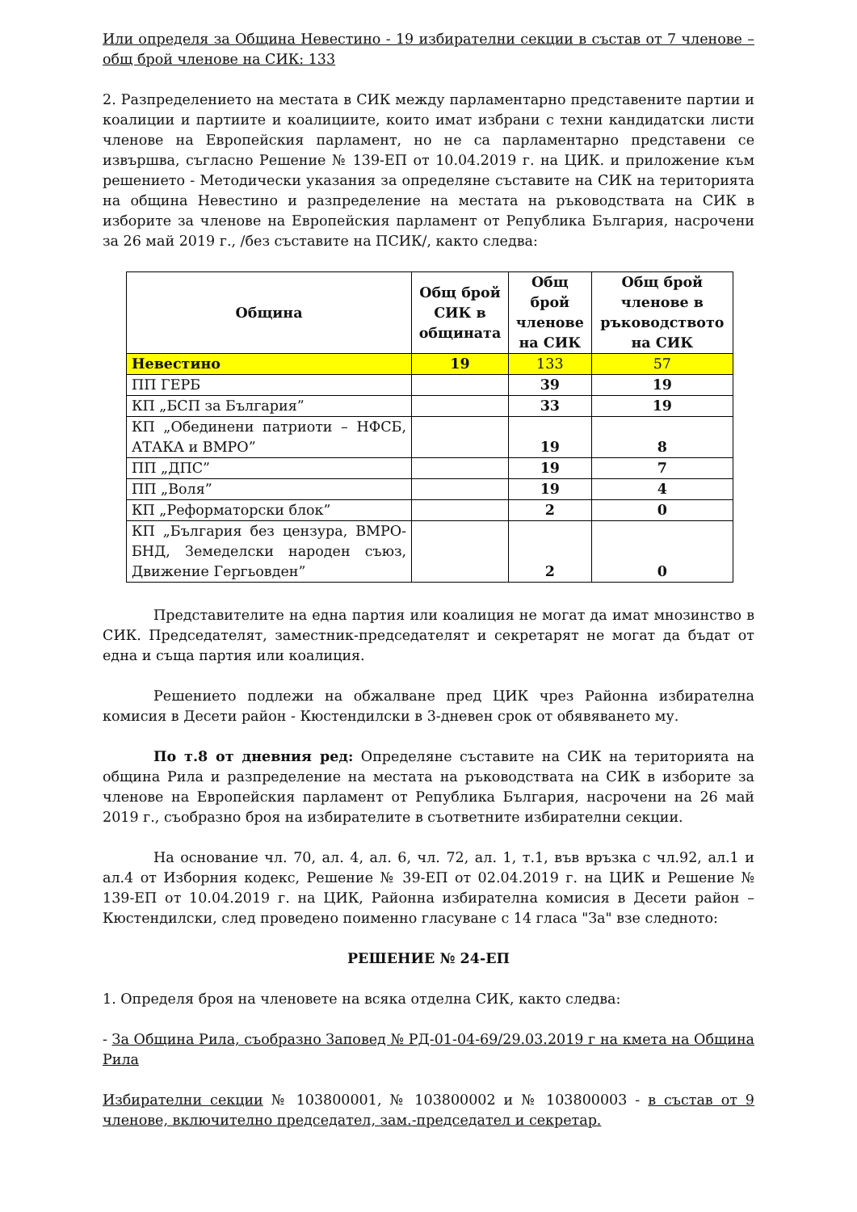Или определя за Община Невестино - 19 избирателни секции в състав от 7 членове – общ брой членове на СИК: 133
2. Разпределението на местата в СИК между парламентарно представените партии и коалиции и партиите и коалициите, които имат избрани с техни кандидатски листи членове на Европейския парламент, но не са парламентарно представени се извършва, съгласно Решение № 139-ЕП от 10.04.2019 г. на ЦИК. и приложение към решението - Методически указания за определяне съставите на СИК на територията на община Невестино и разпределение на местата на ръководствата на СИК в изборите за членове на Европейския парламент от Република България, насрочени за 26 май 2019 г., /без съставите на ПСИК/, както следва:
| Община | Общ брой СИК в общината | Общ брой членове на СИК | Общ брой членове в ръководството на СИК |
| --- | --- | --- | --- |
| Невестино | 19 | 133 | 57 |
| ПП ГЕРБ | | 39 | 19 |
| КП „БСП за България” | | 33 | 19 |
| КП „Обединени патриоти – НФСБ, АТАКА и ВМРО” | | 19 | 8 |
| ПП „ДПС” | | 19 | 7 |
| ПП „Воля” | | 19 | 4 |
| КП „Реформаторски блок” | | 2 | 0 |
| КП „България без цензура, ВМРО-БНД, Земеделски народен съюз, Движение Гергьовден” | | 2 | 0 |
Представителите на една партия или коалиция не могат да имат мнозинство в СИК. Председателят, заместник-председателят и секретарят не могат да бъдат от една и съща партия или коалиция.
Решението подлежи на обжалване пред ЦИК чрез Районна избирателна комисия в Десети район - Кюстендилски в 3-дневен срок от обявяването му.
По т.8 от дневния ред: Определяне съставите на СИК на територията на община Рила и разпределение на местата на ръководствата на СИК в изборите за членове на Европейския парламент от Република България, насрочени на 26 май 2019 г., съобразно броя на избирателите в съответните избирателни секции.
На основание чл. 70, ал. 4, ал. 6, чл. 72, ал. 1, т.1, във връзка с чл.92, ал.1 и ал.4 от Изборния кодекс, Решение № 39-ЕП от 02.04.2019 г. на ЦИК и Решение № 139-ЕП от 10.04.2019 г. на ЦИК, Районна избирателна комисия в Десети район – Кюстендилски, след проведено поименно гласуване с 14 гласа "За" взе следното:
РЕШЕНИЕ № 24-ЕП
1. Определя броя на членовете на всяка отделна СИК, както следва:
- За Община Рила, съобразно Заповед № РД-01-04-69/29.03.2019 г на кмета на Община Рила
Избирателни секции № 103800001, № 103800002 и № 103800003 - в състав от 9 членове, включително председател, зам.-председател и секретар.